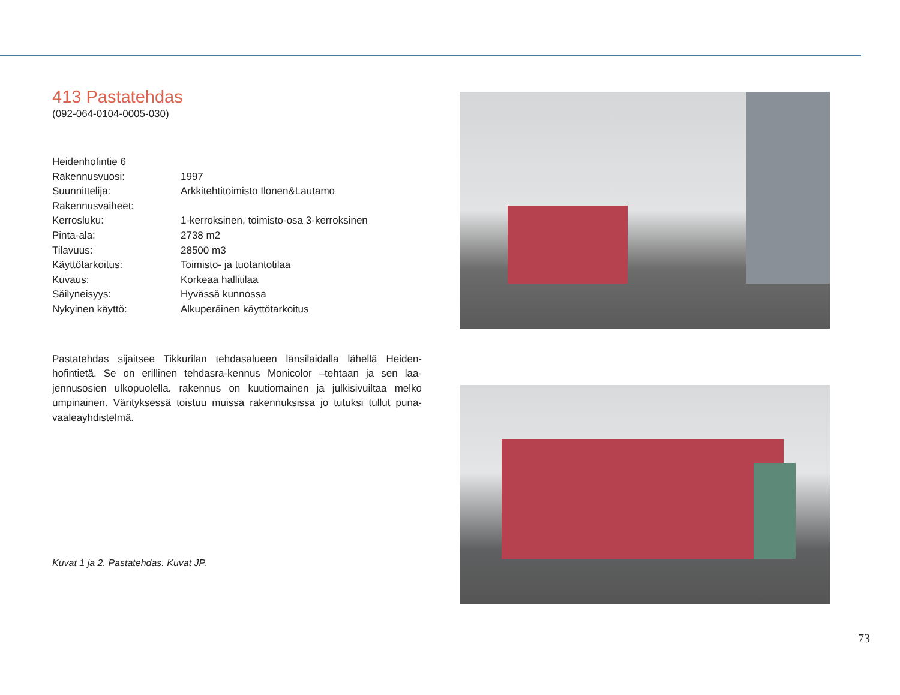413 Pastatehdas
(092-064-0104-0005-030)
| Heidenhofintie 6 | |
| Rakennusvuosi: | 1997 |
| Suunnittelija: | Arkkitehtitoimisto Ilonen&Lautamo |
| Rakennusvaiheet: | |
| Kerrosluku: | 1-kerroksinen, toimisto-osa 3-kerroksinen |
| Pinta-ala: | 2738 m2 |
| Tilavuus: | 28500 m3 |
| Käyttötarkoitus: | Toimisto- ja tuotantotilaa |
| Kuvaus: | Korkeaa hallitilaa |
| Säilyneisyys: | Hyvässä kunnossa |
| Nykyinen käyttö: | Alkuperäinen käyttötarkoitus |
Pastatehdas sijaitsee Tikkurilan tehdasalueen länsilaidalla lähellä Heiden-hofintietä. Se on erillinen tehdasra-kennus Monicolor –tehtaan ja sen laa-jennusosien ulkopuolella. rakennus on kuutiomainen ja julkisivuiltaa melko umpinainen. Värityksessä toistuu muissa rakennuksissa jo tutuksi tullut puna-vaaleayhdistelmä.
Kuvat 1 ja 2. Pastatehdas. Kuvat JP.
73